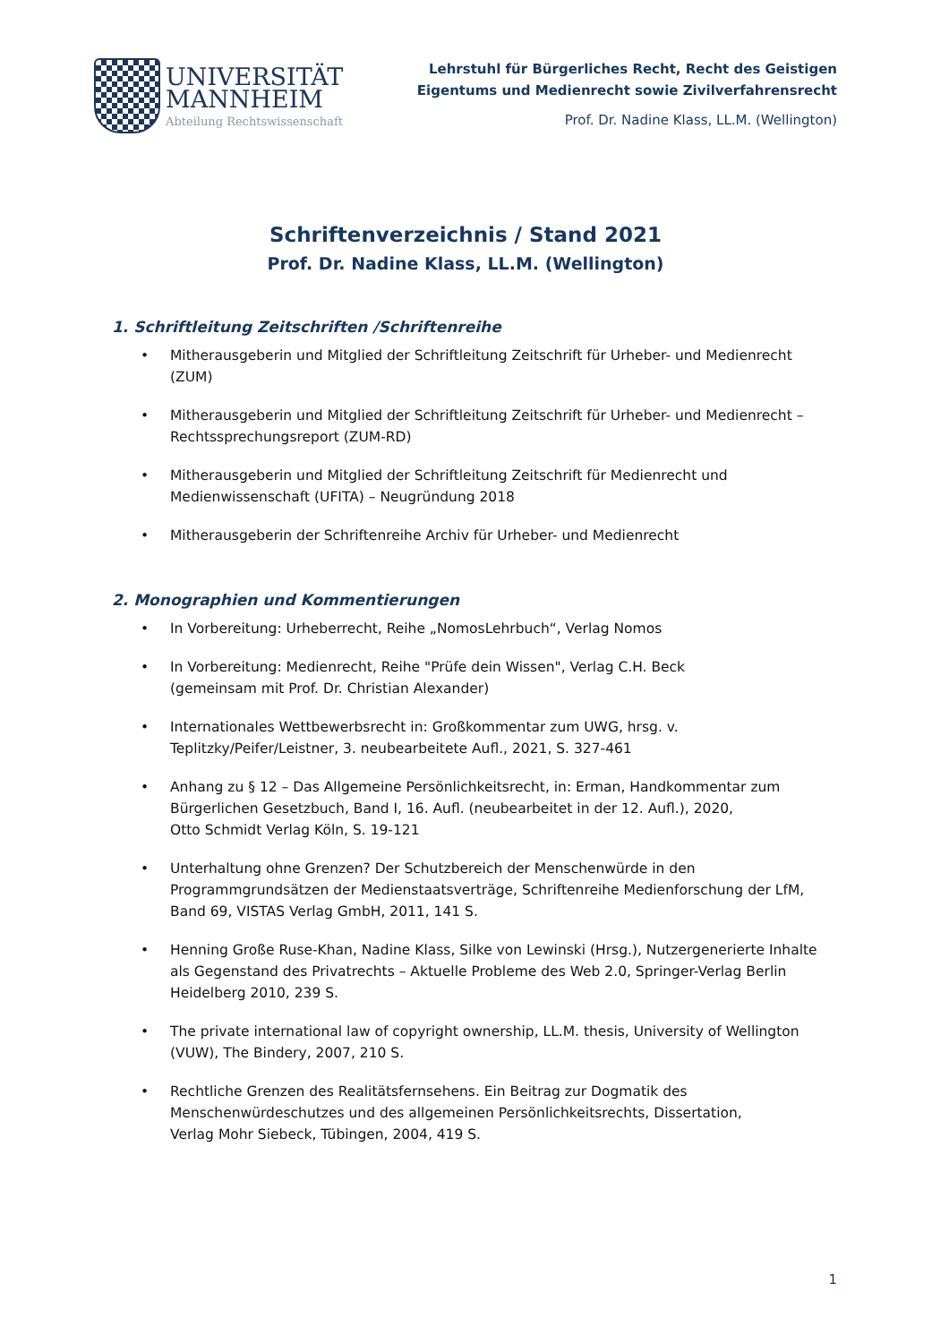UNIVERSITÄT
MANNHEIM
Abteilung Rechtswissenschaft
Lehrstuhl für Bürgerliches Recht, Recht des Geistigen
Eigentums und Medienrecht sowie Zivilverfahrensrecht
Prof. Dr. Nadine Klass, LL.M. (Wellington)
Schriftenverzeichnis / Stand 2021
Prof. Dr. Nadine Klass, LL.M. (Wellington)
1. Schriftleitung Zeitschriften /Schriftenreihe
• Mitherausgeberin und Mitglied der Schriftleitung Zeitschrift für Urheber- und Medienrecht (ZUM)
• Mitherausgeberin und Mitglied der Schriftleitung Zeitschrift für Urheber- und Medienrecht – Rechtssprechungsreport (ZUM-RD)
• Mitherausgeberin und Mitglied der Schriftleitung Zeitschrift für Medienrecht und Medienwissenschaft (UFITA) – Neugründung 2018
• Mitherausgeberin der Schriftenreihe Archiv für Urheber- und Medienrecht
2. Monographien und Kommentierungen
• In Vorbereitung: Urheberrecht, Reihe „NomosLehrbuch“, Verlag Nomos
• In Vorbereitung: Medienrecht, Reihe "Prüfe dein Wissen", Verlag C.H. Beck
(gemeinsam mit Prof. Dr. Christian Alexander)
• Internationales Wettbewerbsrecht in: Großkommentar zum UWG, hrsg. v.
Teplitzky/Peifer/Leistner, 3. neubearbeitete Aufl., 2021, S. 327-461
• Anhang zu § 12 – Das Allgemeine Persönlichkeitsrecht, in: Erman, Handkommentar zum Bürgerlichen Gesetzbuch, Band I, 16. Aufl. (neubearbeitet in der 12. Aufl.), 2020,
Otto Schmidt Verlag Köln, S. 19-121
• Unterhaltung ohne Grenzen? Der Schutzbereich der Menschenwürde in den Programmgrundsätzen der Medienstaatsverträge, Schriftenreihe Medienforschung der LfM, Band 69, VISTAS Verlag GmbH, 2011, 141 S.
• Henning Große Ruse-Khan, Nadine Klass, Silke von Lewinski (Hrsg.), Nutzergenerierte Inhalte als Gegenstand des Privatrechts – Aktuelle Probleme des Web 2.0, Springer-Verlag Berlin Heidelberg 2010, 239 S.
• The private international law of copyright ownership, LL.M. thesis, University of Wellington (VUW), The Bindery, 2007, 210 S.
• Rechtliche Grenzen des Realitätsfernsehens. Ein Beitrag zur Dogmatik des Menschenwürdeschutzes und des allgemeinen Persönlichkeitsrechts, Dissertation,
Verlag Mohr Siebeck, Tübingen, 2004, 419 S.
1